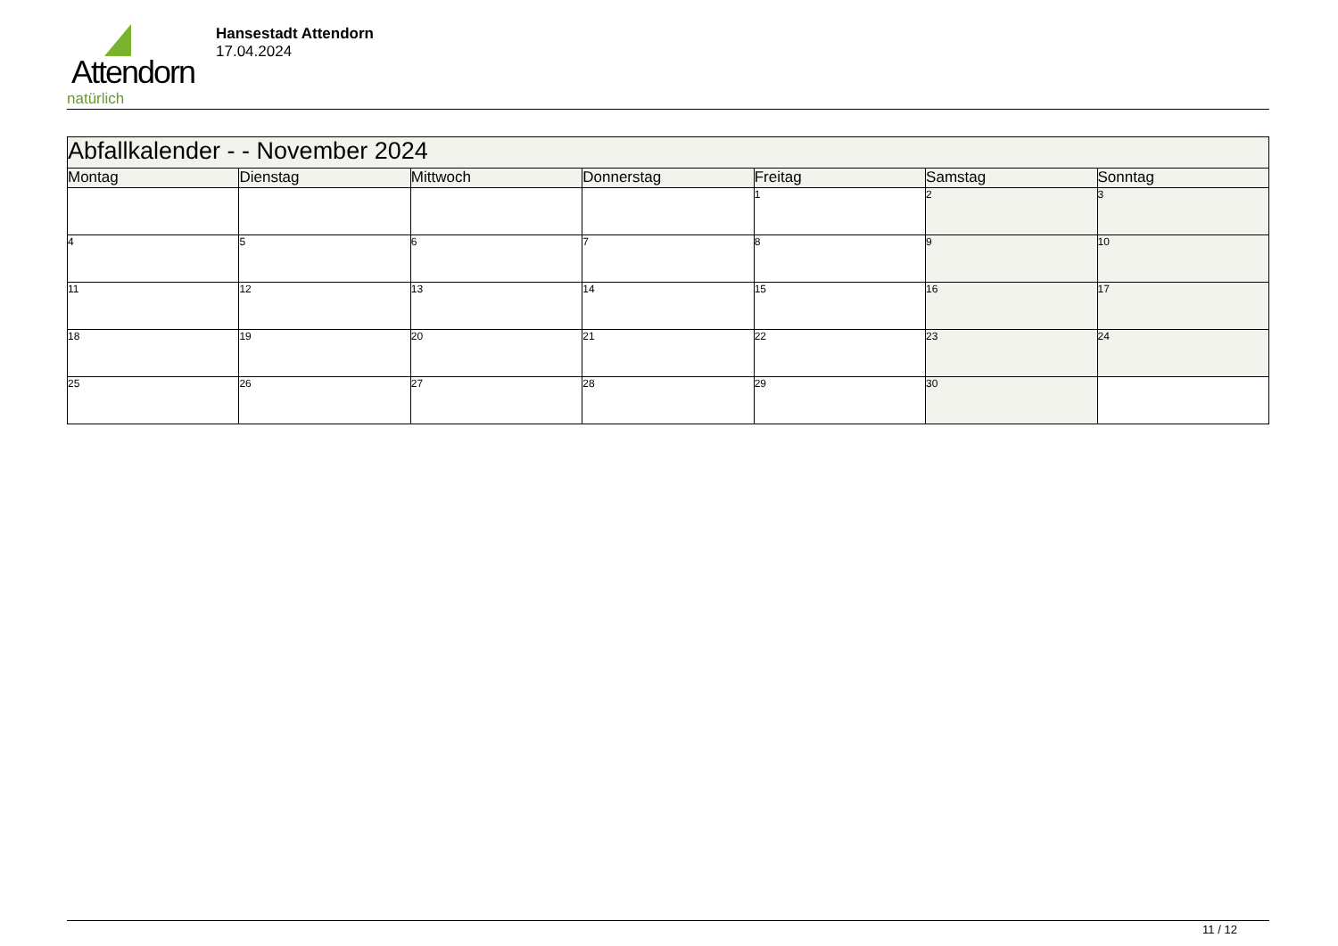Attendorn
natürlich
Hansestadt Attendorn
17.04.2024
| Abfallkalender - - November 2024 | | | | | | |
| Montag | Dienstag | Mittwoch | Donnerstag | Freitag | Samstag | Sonntag |
| | | | | 1 | 2 | 3 |
| 4 | 5 | 6 | 7 | 8 | 9 | 10 |
| 11 | 12 | 13 | 14 | 15 | 16 | 17 |
| 18 | 19 | 20 | 21 | 22 | 23 | 24 |
| 25 | 26 | 27 | 28 | 29 | 30 | |
11 / 12